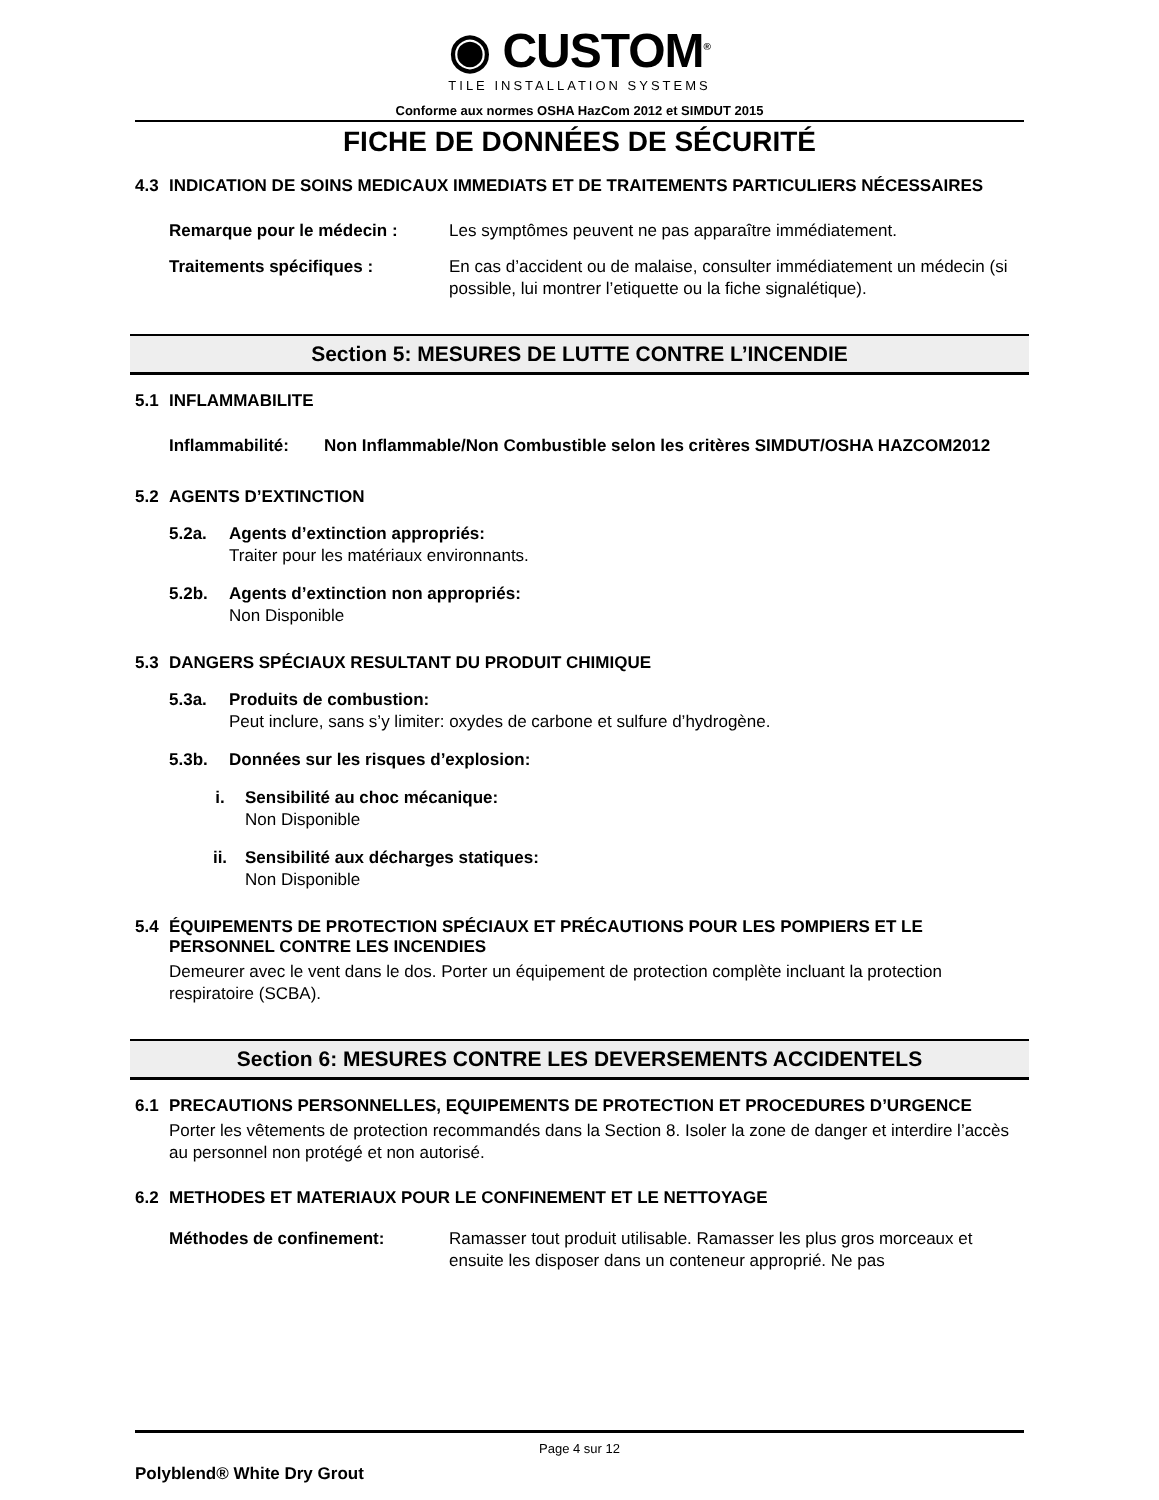◉ CUSTOM<sup>®</sup>
TILE INSTALLATION SYSTEMS
Conforme aux normes OSHA HazCom 2012 et SIMDUT 2015
FICHE DE DONNÉES DE SÉCURITÉ
4.3 INDICATION DE SOINS MEDICAUX IMMEDIATS ET DE TRAITEMENTS PARTICULIERS NÉCESSAIRES
Remarque pour le médecin : Les symptômes peuvent ne pas apparaître immédiatement.
Traitements spécifiques : En cas d’accident ou de malaise, consulter immédiatement un médecin (si possible, lui montrer l’etiquette ou la fiche signalétique).
Section 5: MESURES DE LUTTE CONTRE L’INCENDIE
5.1 INFLAMMABILITE
Inflammabilité: Non Inflammable/Non Combustible selon les critères SIMDUT/OSHA HAZCOM2012
5.2 AGENTS D’EXTINCTION
5.2a. Agents d’extinction appropriés:
Traiter pour les matériaux environnants.
5.2b. Agents d’extinction non appropriés:
Non Disponible
5.3 DANGERS SPÉCIAUX RESULTANT DU PRODUIT CHIMIQUE
5.3a. Produits de combustion:
Peut inclure, sans s’y limiter: oxydes de carbone et sulfure d’hydrogène.
5.3b. Données sur les risques d’explosion:
i. Sensibilité au choc mécanique:
Non Disponible
ii. Sensibilité aux décharges statiques:
Non Disponible
5.4 ÉQUIPEMENTS DE PROTECTION SPÉCIAUX ET PRÉCAUTIONS POUR LES POMPIERS ET LE PERSONNEL CONTRE LES INCENDIES
Demeurer avec le vent dans le dos. Porter un équipement de protection complète incluant la protection respiratoire (SCBA).
Section 6: MESURES CONTRE LES DEVERSEMENTS ACCIDENTELS
6.1 PRECAUTIONS PERSONNELLES, EQUIPEMENTS DE PROTECTION ET PROCEDURES D’URGENCE
Porter les vêtements de protection recommandés dans la Section 8. Isoler la zone de danger et interdire l’accès au personnel non protégé et non autorisé.
6.2 METHODES ET MATERIAUX POUR LE CONFINEMENT ET LE NETTOYAGE
Méthodes de confinement: Ramasser tout produit utilisable. Ramasser les plus gros morceaux et ensuite les disposer dans un conteneur approprié. Ne pas
Page 4 sur 12
Polyblend® White Dry Grout